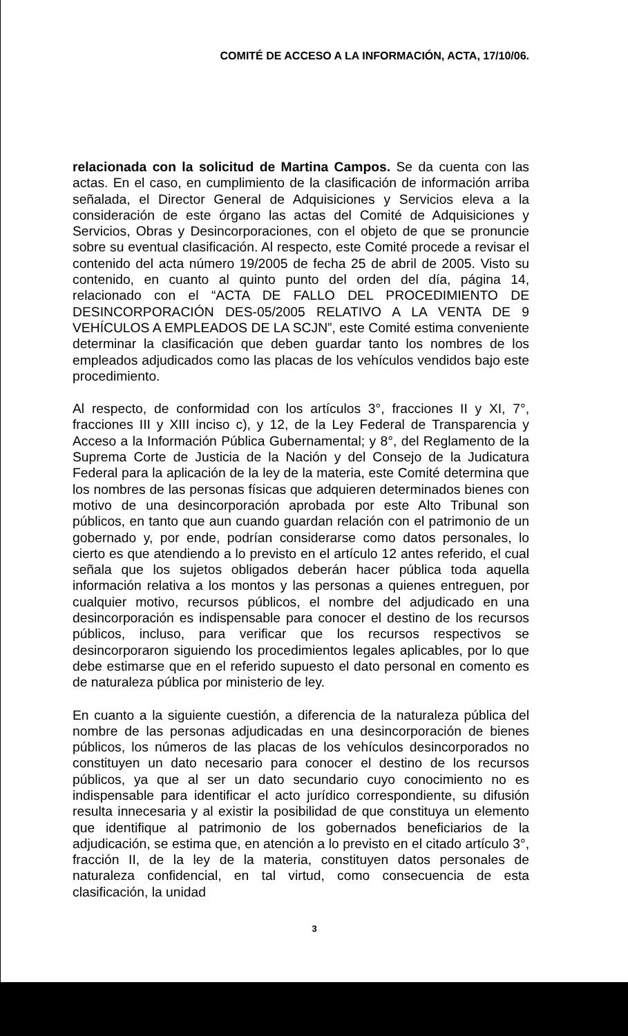COMITÉ DE ACCESO A LA INFORMACIÓN, ACTA, 17/10/06.
relacionada con la solicitud de Martina Campos. Se da cuenta con las actas. En el caso, en cumplimiento de la clasificación de información arriba señalada, el Director General de Adquisiciones y Servicios eleva a la consideración de este órgano las actas del Comité de Adquisiciones y Servicios, Obras y Desincorporaciones, con el objeto de que se pronuncie sobre su eventual clasificación. Al respecto, este Comité procede a revisar el contenido del acta número 19/2005 de fecha 25 de abril de 2005. Visto su contenido, en cuanto al quinto punto del orden del día, página 14, relacionado con el “ACTA DE FALLO DEL PROCEDIMIENTO DE DESINCORPORACIÓN DES-05/2005 RELATIVO A LA VENTA DE 9 VEHÍCULOS A EMPLEADOS DE LA SCJN”, este Comité estima conveniente determinar la clasificación que deben guardar tanto los nombres de los empleados adjudicados como las placas de los vehículos vendidos bajo este procedimiento.
Al respecto, de conformidad con los artículos 3°, fracciones II y XI, 7°, fracciones III y XIII inciso c), y 12, de la Ley Federal de Transparencia y Acceso a la Información Pública Gubernamental; y 8°, del Reglamento de la Suprema Corte de Justicia de la Nación y del Consejo de la Judicatura Federal para la aplicación de la ley de la materia, este Comité determina que los nombres de las personas físicas que adquieren determinados bienes con motivo de una desincorporación aprobada por este Alto Tribunal son públicos, en tanto que aun cuando guardan relación con el patrimonio de un gobernado y, por ende, podrían considerarse como datos personales, lo cierto es que atendiendo a lo previsto en el artículo 12 antes referido, el cual señala que los sujetos obligados deberán hacer pública toda aquella información relativa a los montos y las personas a quienes entreguen, por cualquier motivo, recursos públicos, el nombre del adjudicado en una desincorporación es indispensable para conocer el destino de los recursos públicos, incluso, para verificar que los recursos respectivos se desincorporaron siguiendo los procedimientos legales aplicables, por lo que debe estimarse que en el referido supuesto el dato personal en comento es de naturaleza pública por ministerio de ley.
En cuanto a la siguiente cuestión, a diferencia de la naturaleza pública del nombre de las personas adjudicadas en una desincorporación de bienes públicos, los números de las placas de los vehículos desincorporados no constituyen un dato necesario para conocer el destino de los recursos públicos, ya que al ser un dato secundario cuyo conocimiento no es indispensable para identificar el acto jurídico correspondiente, su difusión resulta innecesaria y al existir la posibilidad de que constituya un elemento que identifique al patrimonio de los gobernados beneficiarios de la adjudicación, se estima que, en atención a lo previsto en el citado artículo 3°, fracción II, de la ley de la materia, constituyen datos personales de naturaleza confidencial, en tal virtud, como consecuencia de esta clasificación, la unidad
3